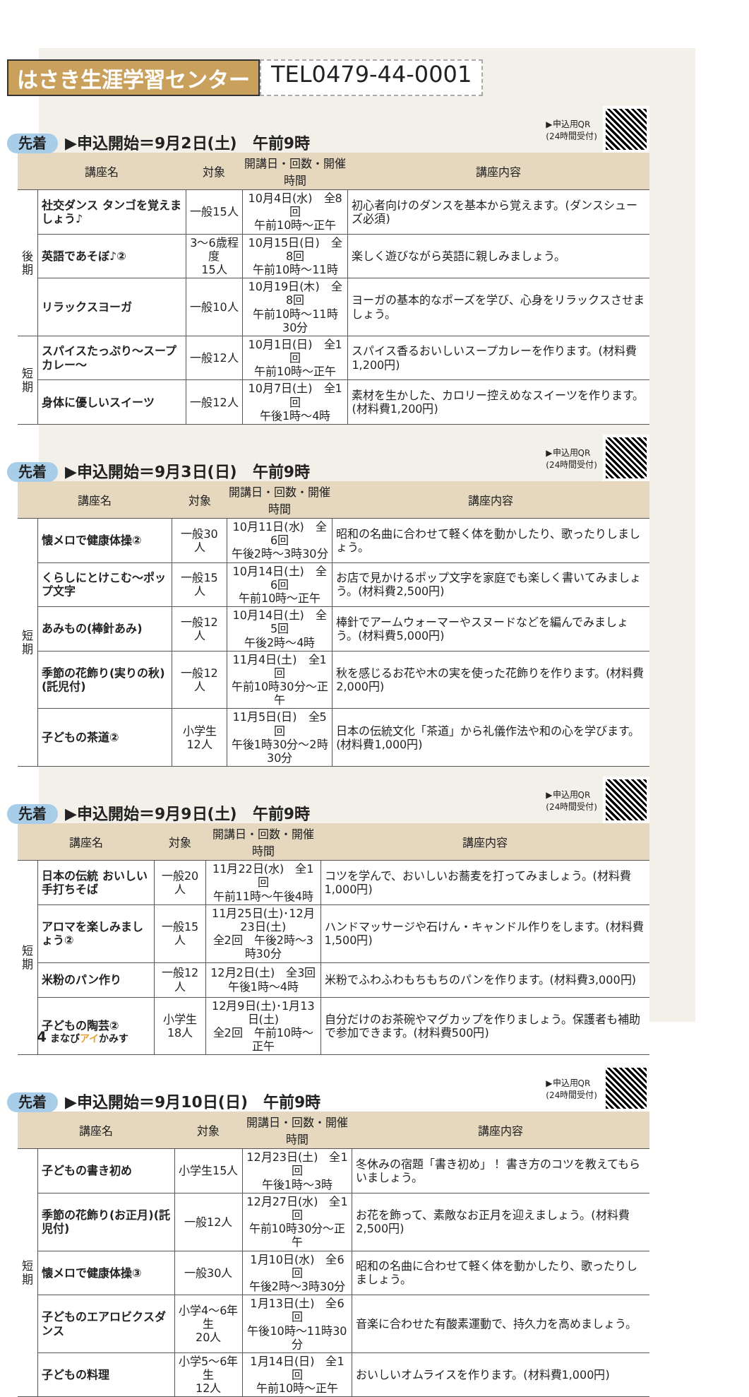はさき生涯学習センター TEL0479-44-0001
先着 ▶申込開始＝9月2日(土)　午前9時 ▶申込用QR
(24時間受付)
| 講座名 | | 対象 | 開講日・回数・開催時間 | 講座内容 |
| --- | --- | --- | --- | --- |
| 後期 | 社交ダンス タンゴを覚えましょう♪ | 一般15人 | 10月4日(水) 全8回 午前10時～正午 | 初心者向けのダンスを基本から覚えます。(ダンスシューズ必須) |
| | 英語であそぼ♪② | 3～6歳程度 15人 | 10月15日(日) 全8回 午前10時～11時 | 楽しく遊びながら英語に親しみましょう。 |
| | リラックスヨーガ | 一般10人 | 10月19日(木) 全8回 午前10時～11時30分 | ヨーガの基本的なポーズを学び、心身をリラックスさせましょう。 |
| 短期 | スパイスたっぷり～スープカレー～ | 一般12人 | 10月1日(日) 全1回 午前10時～正午 | スパイス香るおいしいスープカレーを作ります。(材料費1,200円) |
| | 身体に優しいスイーツ | 一般12人 | 10月7日(土) 全1回 午後1時～4時 | 素材を生かした、カロリー控えめなスイーツを作ります。(材料費1,200円) |
先着 ▶申込開始＝9月3日(日)　午前9時 ▶申込用QR
(24時間受付)
| 講座名 | | 対象 | 開講日・回数・開催時間 | 講座内容 |
| --- | --- | --- | --- | --- |
| 短期 | 懐メロで健康体操② | 一般30人 | 10月11日(水) 全6回 午後2時～3時30分 | 昭和の名曲に合わせて軽く体を動かしたり、歌ったりしましょう。 |
| | くらしにとけこむ～ポップ文字 | 一般15人 | 10月14日(土) 全6回 午前10時～正午 | お店で見かけるポップ文字を家庭でも楽しく書いてみましょう。(材料費2,500円) |
| | あみもの(棒針あみ) | 一般12人 | 10月14日(土) 全5回 午後2時～4時 | 棒針でアームウォーマーやスヌードなどを編んでみましょう。(材料費5,000円) |
| | 季節の花飾り(実りの秋)(託児付) | 一般12人 | 11月4日(土) 全1回 午前10時30分～正午 | 秋を感じるお花や木の実を使った花飾りを作ります。(材料費2,000円) |
| | 子どもの茶道② | 小学生12人 | 11月5日(日) 全5回 午後1時30分～2時30分 | 日本の伝統文化「茶道」から礼儀作法や和の心を学びます。(材料費1,000円) |
先着 ▶申込開始＝9月9日(土)　午前9時 ▶申込用QR
(24時間受付)
| 講座名 | | 対象 | 開講日・回数・開催時間 | 講座内容 |
| --- | --- | --- | --- | --- |
| 短期 | 日本の伝統 おいしい手打ちそば | 一般20人 | 11月22日(水) 全1回 午前11時～午後4時 | コツを学んで、おいしいお蕎麦を打ってみましょう。(材料費1,000円) |
| | アロマを楽しみましょう② | 一般15人 | 11月25日(土)･12月23日(土) 全2回 午後2時～3時30分 | ハンドマッサージや石けん・キャンドル作りをします。(材料費1,500円) |
| | 米粉のパン作り | 一般12人 | 12月2日(土) 全3回 午後1時～4時 | 米粉でふわふわもちもちのパンを作ります。(材料費3,000円) |
| | 子どもの陶芸② | 小学生18人 | 12月9日(土)･1月13日(土) 全2回 午前10時～正午 | 自分だけのお茶碗やマグカップを作りましょう。保護者も補助で参加できます。(材料費500円) |
先着 ▶申込開始＝9月10日(日)　午前9時 ▶申込用QR
(24時間受付)
| 講座名 | | 対象 | 開講日・回数・開催時間 | 講座内容 |
| --- | --- | --- | --- | --- |
| 短期 | 子どもの書き初め | 小学生15人 | 12月23日(土) 全1回 午後1時～3時 | 冬休みの宿題「書き初め」！ 書き方のコツを教えてもらいましょう。 |
| | 季節の花飾り(お正月)(託児付) | 一般12人 | 12月27日(水) 全1回 午前10時30分～正午 | お花を飾って、素敵なお正月を迎えましょう。(材料費2,500円) |
| | 懐メロで健康体操③ | 一般30人 | 1月10日(水) 全6回 午後2時～3時30分 | 昭和の名曲に合わせて軽く体を動かしたり、歌ったりしましょう。 |
| | 子どものエアロビクスダンス | 小学4～6年生 20人 | 1月13日(土) 全6回 午後10時～11時30分 | 音楽に合わせた有酸素運動で、持久力を高めましょう。 |
| | 子どもの料理 | 小学5～6年生 12人 | 1月14日(日) 全1回 午前10時～正午 | おいしいオムライスを作ります。(材料費1,000円) |
4 まなびアイかみす